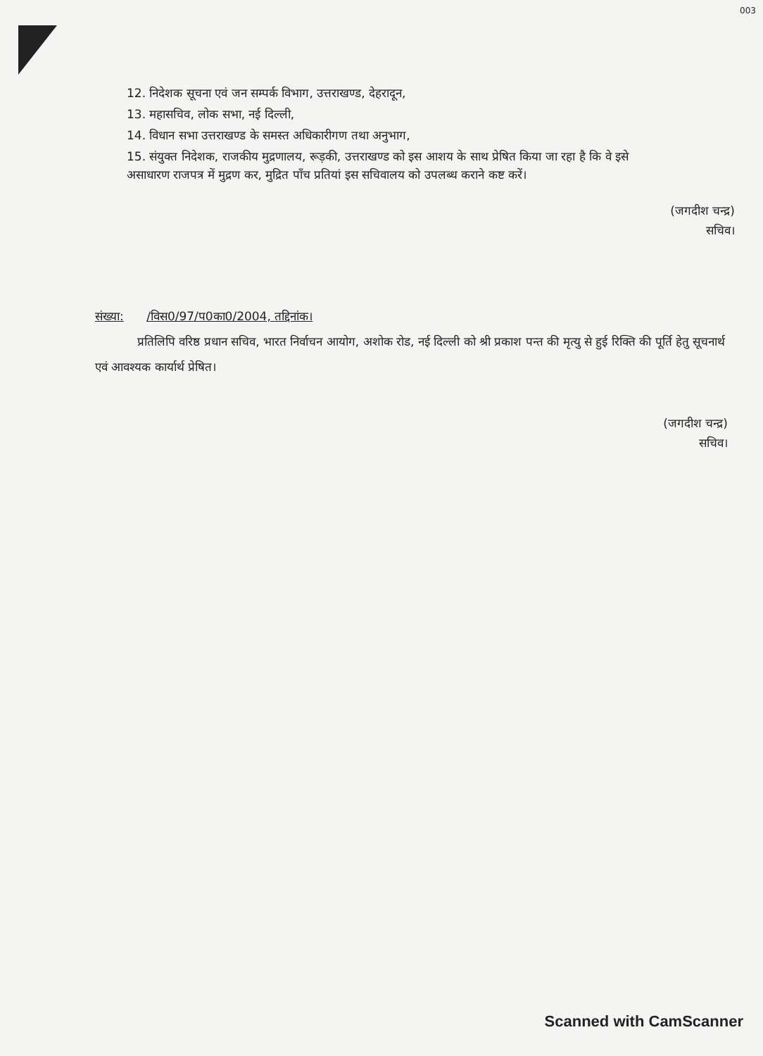003
12. निदेशक सूचना एवं जन सम्पर्क विभाग, उत्तराखण्ड, देहरादून,
13. महासचिव, लोक सभा, नई दिल्ली,
14. विधान सभा उत्तराखण्ड के समस्त अधिकारीगण तथा अनुभाग,
15. संयुक्त निदेशक, राजकीय मुद्रणालय, रूड़की, उत्तराखण्ड को इस आशय के साथ प्रेषित किया जा रहा है कि वे इसे असाधारण राजपत्र में मुद्रण कर, मुद्रित पाँच प्रतियां इस सचिवालय को उपलब्ध कराने कष्ट करें।
(जगदीश चन्द्र)
सचिव।
संख्या: /विस0/97/प0का0/2004, तद्दिनांक।
प्रतिलिपि वरिष्ठ प्रधान सचिव, भारत निर्वाचन आयोग, अशोक रोड, नई दिल्ली को श्री प्रकाश पन्त की मृत्यु से हुई रिक्ति की पूर्ति हेतु सूचनार्थ एवं आवश्यक कार्यार्थ प्रेषित।
(जगदीश चन्द्र)
सचिव।
Scanned with CamScanner